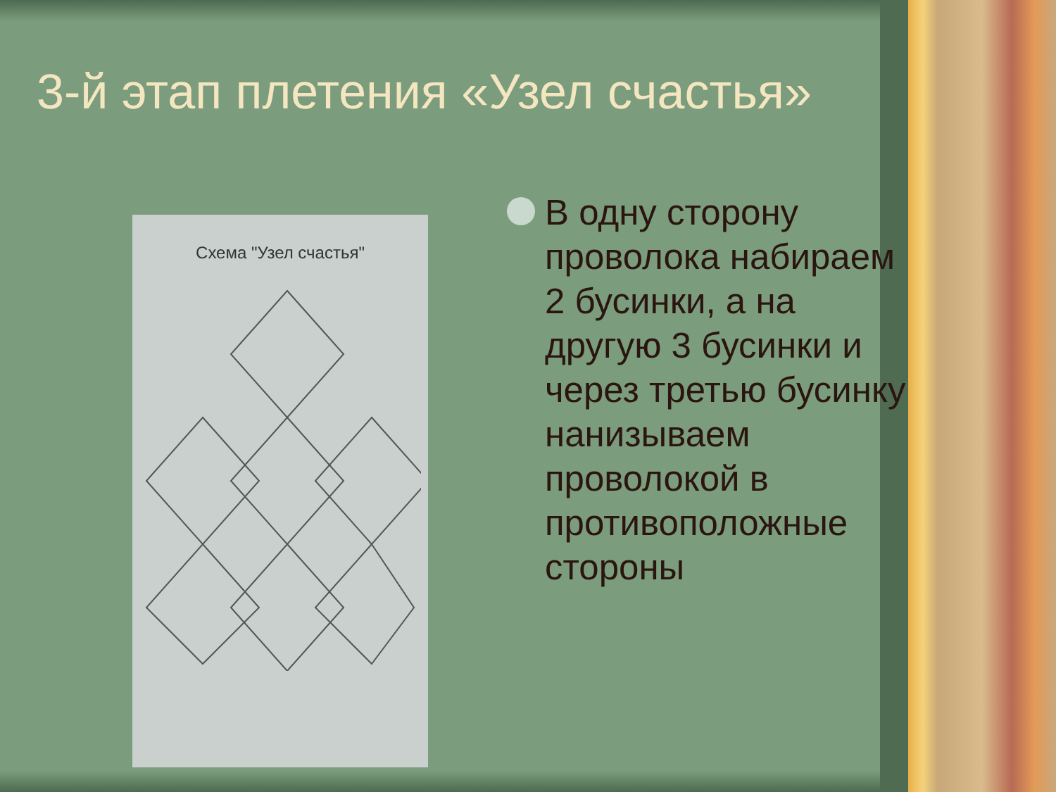3-й этап плетения «Узел счастья»
Схема "Узел счастья"
В одну сторону проволока набираем 2 бусинки, а на другую 3 бусинки и через третью бусинку нанизываем проволокой в противоположные стороны